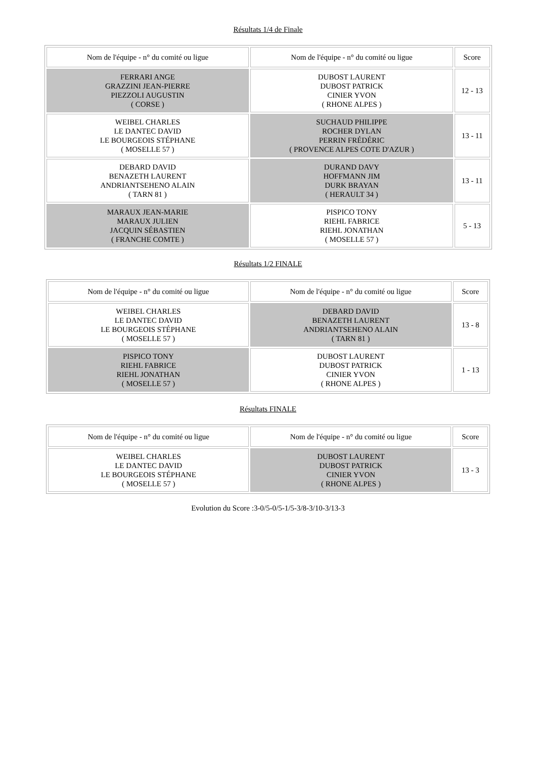Résultats 1/4 de Finale
| Nom de l'équipe - n° du comité ou ligue | Nom de l'équipe - n° du comité ou ligue | Score |
| --- | --- | --- |
| FERRARI ANGE GRAZZINI JEAN-PIERRE PIEZZOLI AUGUSTIN ( CORSE ) | DUBOST LAURENT DUBOST PATRICK CINIER YVON ( RHONE ALPES ) | 12 - 13 |
| WEIBEL CHARLES LE DANTEC DAVID LE BOURGEOIS STÉPHANE ( MOSELLE 57 ) | SUCHAUD PHILIPPE ROCHER DYLAN PERRIN FRÉDÉRIC ( PROVENCE ALPES COTE D'AZUR ) | 13 - 11 |
| DEBARD DAVID BENAZETH LAURENT ANDRIANTSEHENO ALAIN ( TARN 81 ) | DURAND DAVY HOFFMANN JIM DURK BRAYAN ( HERAULT 34 ) | 13 - 11 |
| MARAUX JEAN-MARIE MARAUX JULIEN JACQUIN SÉBASTIEN ( FRANCHE COMTE ) | PISPICO TONY RIEHL FABRICE RIEHL JONATHAN ( MOSELLE 57 ) | 5 - 13 |
Résultats 1/2 FINALE
| Nom de l'équipe - n° du comité ou ligue | Nom de l'équipe - n° du comité ou ligue | Score |
| --- | --- | --- |
| WEIBEL CHARLES LE DANTEC DAVID LE BOURGEOIS STÉPHANE ( MOSELLE 57 ) | DEBARD DAVID BENAZETH LAURENT ANDRIANTSEHENO ALAIN ( TARN 81 ) | 13 - 8 |
| PISPICO TONY RIEHL FABRICE RIEHL JONATHAN ( MOSELLE 57 ) | DUBOST LAURENT DUBOST PATRICK CINIER YVON ( RHONE ALPES ) | 1 - 13 |
Résultats FINALE
| Nom de l'équipe - n° du comité ou ligue | Nom de l'équipe - n° du comité ou ligue | Score |
| --- | --- | --- |
| WEIBEL CHARLES LE DANTEC DAVID LE BOURGEOIS STÉPHANE ( MOSELLE 57 ) | DUBOST LAURENT DUBOST PATRICK CINIER YVON ( RHONE ALPES ) | 13 - 3 |
Evolution du Score :3-0/5-0/5-1/5-3/8-3/10-3/13-3